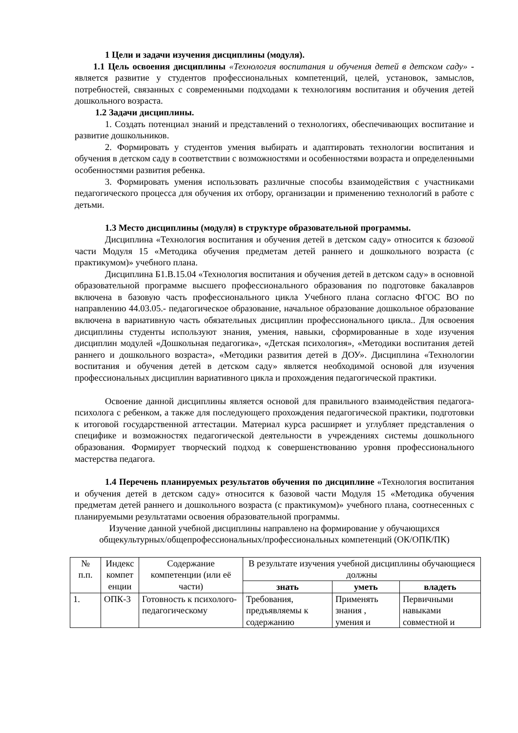1 Цели и задачи изучения дисциплины (модуля).
1.1 Цель освоения дисциплины «Технология воспитания и обучения детей в детском саду» - является развитие у студентов профессиональных компетенций, целей, установок, замыслов, потребностей, связанных с современными подходами к технологиям воспитания и обучения детей дошкольного возраста.
1.2 Задачи дисциплины.
1. Создать потенциал знаний и представлений о технологиях, обеспечивающих воспитание и развитие дошкольников.
2. Формировать у студентов умения выбирать и адаптировать технологии воспитания и обучения в детском саду в соответствии с возможностями и особенностями возраста и определенными особенностями развития ребенка.
3. Формировать умения использовать различные способы взаимодействия с участниками педагогического процесса для обучения их отбору, организации и применению технологий в работе с детьми.
1.3 Место дисциплины (модуля) в структуре образовательной программы.
Дисциплина «Технология воспитания и обучения детей в детском саду» относится к базовой части Модуля 15 «Методика обучения предметам детей раннего и дошкольного возраста (с практикумом)» учебного плана.
Дисциплина Б1.В.15.04 «Технология воспитания и обучения детей в детском саду» в основной образовательной программе высшего профессионального образования по подготовке бакалавров включена в базовую часть профессионального цикла Учебного плана согласно ФГОС ВО по направлению 44.03.05.- педагогическое образование, начальное образование дошкольное образование включена в вариативную часть обязательных дисциплин профессионального цикла.. Для освоения дисциплины студенты используют знания, умения, навыки, сформированные в ходе изучения дисциплин модулей «Дошкольная педагогика», «Детская психология», «Методики воспитания детей раннего и дошкольного возраста», «Методики развития детей в ДОУ». Дисциплина «Технологии воспитания и обучения детей в детском саду» является необходимой основой для изучения профессиональных дисциплин вариативного цикла и прохождения педагогической практики.
Освоение данной дисциплины является основой для правильного взаимодействия педагога-психолога с ребенком, а также для последующего прохождения педагогической практики, подготовки к итоговой государственной аттестации. Материал курса расширяет и углубляет представления о специфике и возможностях педагогической деятельности в учреждениях системы дошкольного образования. Формирует творческий подход к совершенствованию уровня профессионального мастерства педагога.
1.4 Перечень планируемых результатов обучения по дисциплине «Технология воспитания и обучения детей в детском саду» относится к базовой части Модуля 15 «Методика обучения предметам детей раннего и дошкольного возраста (с практикумом)» учебного плана, соотнесенных с планируемыми результатами освоения образовательной программы.
Изучение данной учебной дисциплины направлено на формирование у обучающихся общекультурных/общепрофессиональных/профессиональных компетенций (ОК/ОПК/ПК)
| № п.п. | Индекс компет енции | Содержание компетенции (или её части) | В результате изучения учебной дисциплины обучающиеся должны | | |
| --- | --- | --- | --- | --- | --- |
| | | | знать | уметь | владеть |
| 1. | ОПК-3 | Готовность к психолого-педагогическому | Требования, предъявляемы к содержанию | Применять знания , умения и | Первичными навыками совместной и |